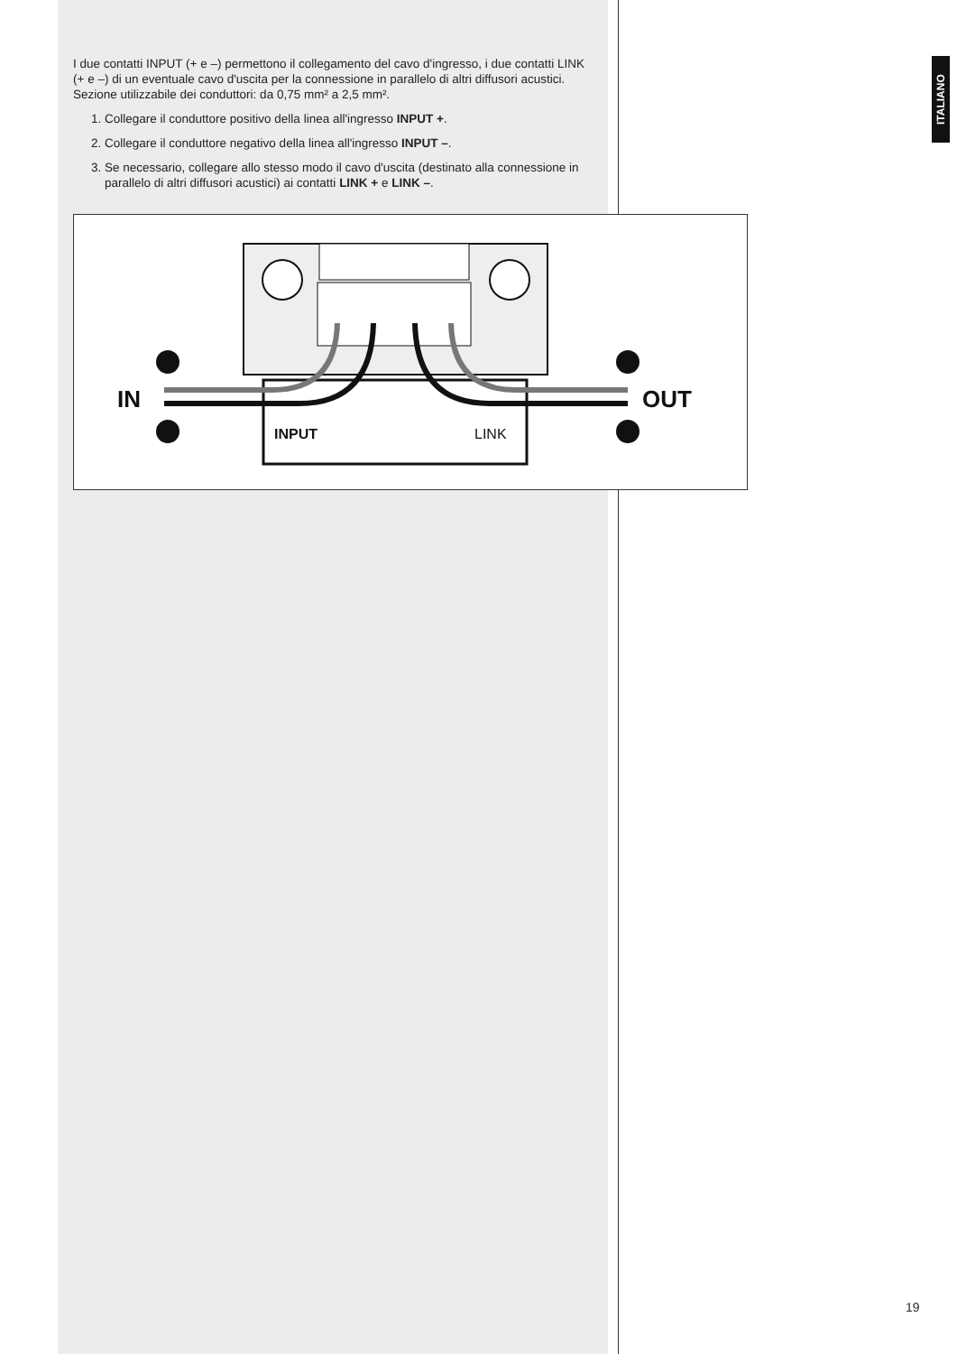ITALIANO
I due contatti INPUT (+ e –) permettono il collegamento del cavo d'ingresso, i due contatti LINK (+ e –) di un eventuale cavo d'uscita per la connessione in parallelo di altri diffusori acustici.
Sezione utilizzabile dei conduttori: da 0,75 mm² a 2,5 mm².
1. Collegare il conduttore positivo della linea all'ingresso INPUT +.
2. Collegare il conduttore negativo della linea all'ingresso INPUT –.
3. Se necessario, collegare allo stesso modo il cavo d'uscita (destinato alla connessione in parallelo di altri diffusori acustici) ai contatti LINK + e LINK –.
IN
OUT
INPUT
LINK
19